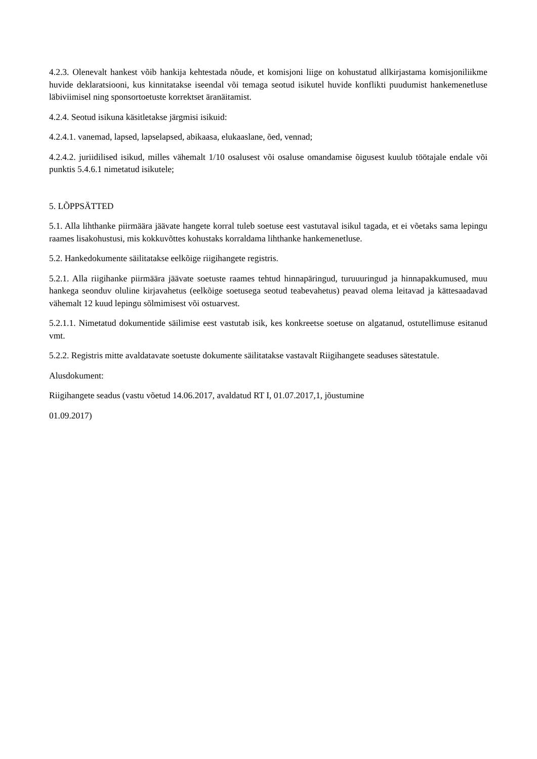4.2.3. Olenevalt hankest võib hankija kehtestada nõude, et komisjoni liige on kohustatud allkirjastama komisjoniliikme huvide deklaratsiooni, kus kinnitatakse iseendal või temaga seotud isikutel huvide konflikti puudumist hankemenetluse läbiviimisel ning sponsortoetuste korrektset äranäitamist.
4.2.4. Seotud isikuna käsitletakse järgmisi isikuid:
4.2.4.1. vanemad, lapsed, lapselapsed, abikaasa, elukaaslane, õed, vennad;
4.2.4.2. juriidilised isikud, milles vähemalt 1/10 osalusest või osaluse omandamise õigusest kuulub töötajale endale või punktis 5.4.6.1 nimetatud isikutele;
5. LÕPPSÄTTED
5.1. Alla lihthanke piirmäära jäävate hangete korral tuleb soetuse eest vastutaval isikul tagada, et ei võetaks sama lepingu raames lisakohustusi, mis kokkuvõttes kohustaks korraldama lihthanke hankemenetluse.
5.2. Hankedokumente säilitatakse eelkõige riigihangete registris.
5.2.1. Alla riigihanke piirmäära jäävate soetuste raames tehtud hinnapäringud, turuuuringud ja hinnapakkumused, muu hankega seonduv oluline kirjavahetus (eelkõige soetusega seotud teabevahetus) peavad olema leitavad ja kättesaadavad vähemalt 12 kuud lepingu sõlmimisest või ostuarvest.
5.2.1.1. Nimetatud dokumentide säilimise eest vastutab isik, kes konkreetse soetuse on algatanud, ostutellimuse esitanud vmt.
5.2.2. Registris mitte avaldatavate soetuste dokumente säilitatakse vastavalt Riigihangete seaduses sätestatule.
Alusdokument:
Riigihangete seadus (vastu võetud 14.06.2017, avaldatud RT I, 01.07.2017,1, jõustumine
01.09.2017)